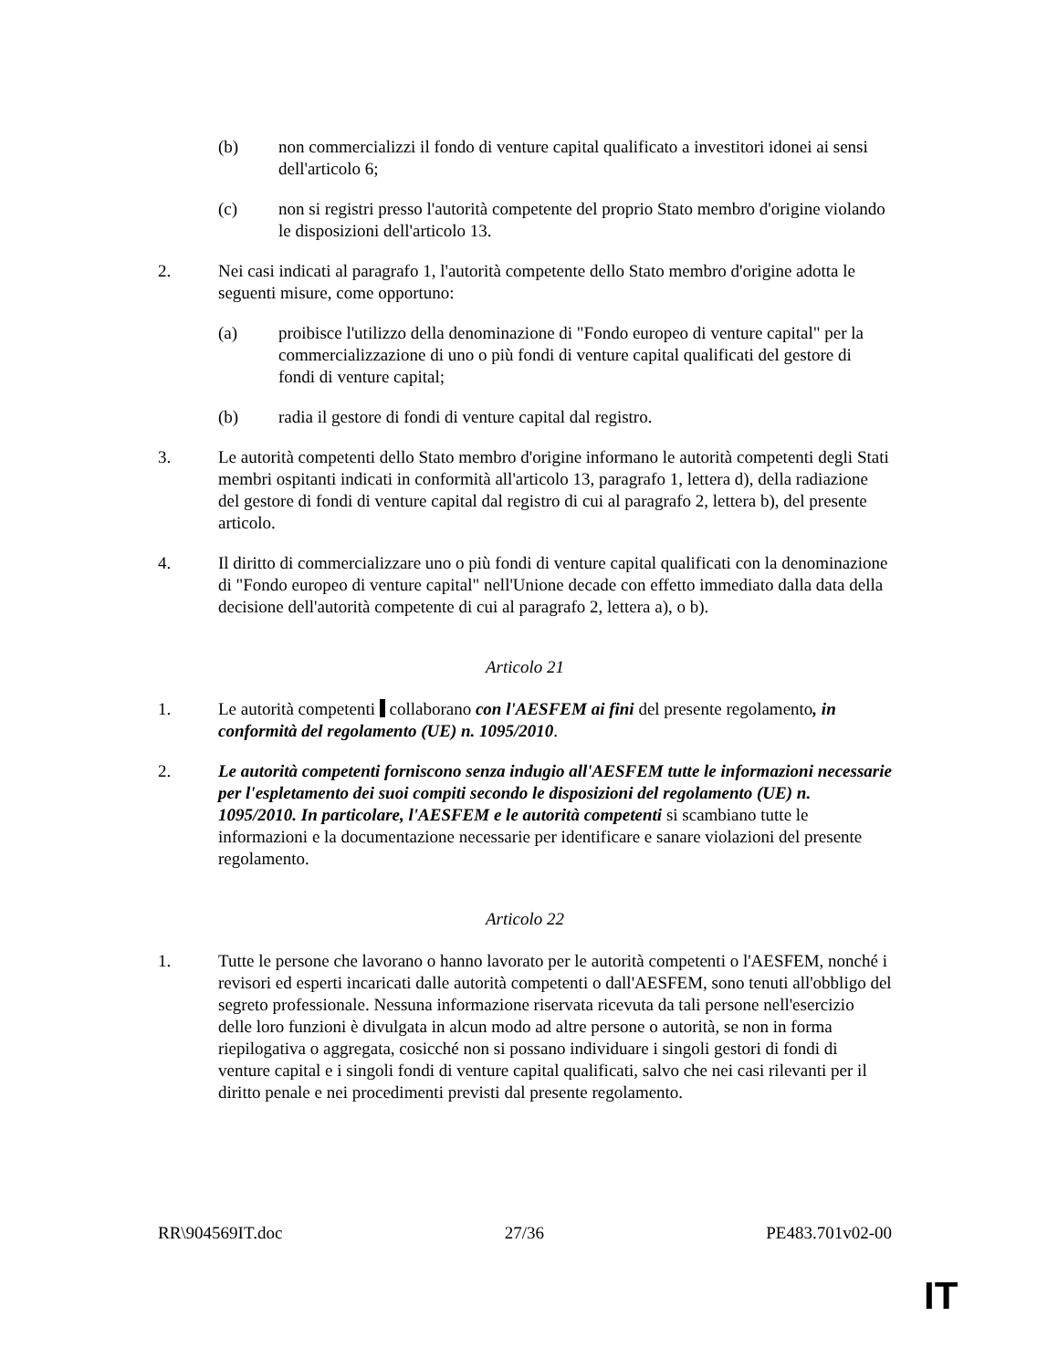(b) non commercializzi il fondo di venture capital qualificato a investitori idonei ai sensi dell'articolo 6;
(c) non si registri presso l'autorità competente del proprio Stato membro d'origine violando le disposizioni dell'articolo 13.
2. Nei casi indicati al paragrafo 1, l'autorità competente dello Stato membro d'origine adotta le seguenti misure, come opportuno:
(a) proibisce l'utilizzo della denominazione di "Fondo europeo di venture capital" per la commercializzazione di uno o più fondi di venture capital qualificati del gestore di fondi di venture capital;
(b) radia il gestore di fondi di venture capital dal registro.
3. Le autorità competenti dello Stato membro d'origine informano le autorità competenti degli Stati membri ospitanti indicati in conformità all'articolo 13, paragrafo 1, lettera d), della radiazione del gestore di fondi di venture capital dal registro di cui al paragrafo 2, lettera b), del presente articolo.
4. Il diritto di commercializzare uno o più fondi di venture capital qualificati con la denominazione di "Fondo europeo di venture capital" nell'Unione decade con effetto immediato dalla data della decisione dell'autorità competente di cui al paragrafo 2, lettera a), o b).
Articolo 21
1. Le autorità competenti collaborano con l'AESFEM ai fini del presente regolamento, in conformità del regolamento (UE) n. 1095/2010.
2. Le autorità competenti forniscono senza indugio all'AESFEM tutte le informazioni necessarie per l'espletamento dei suoi compiti secondo le disposizioni del regolamento (UE) n. 1095/2010. In particolare, l'AESFEM e le autorità competenti si scambiano tutte le informazioni e la documentazione necessarie per identificare e sanare violazioni del presente regolamento.
Articolo 22
1. Tutte le persone che lavorano o hanno lavorato per le autorità competenti o l'AESFEM, nonché i revisori ed esperti incaricati dalle autorità competenti o dall'AESFEM, sono tenuti all'obbligo del segreto professionale. Nessuna informazione riservata ricevuta da tali persone nell'esercizio delle loro funzioni è divulgata in alcun modo ad altre persone o autorità, se non in forma riepilogativa o aggregata, cosicché non si possano individuare i singoli gestori di fondi di venture capital e i singoli fondi di venture capital qualificati, salvo che nei casi rilevanti per il diritto penale e nei procedimenti previsti dal presente regolamento.
RR\904569IT.doc 27/36 PE483.701v02-00
IT